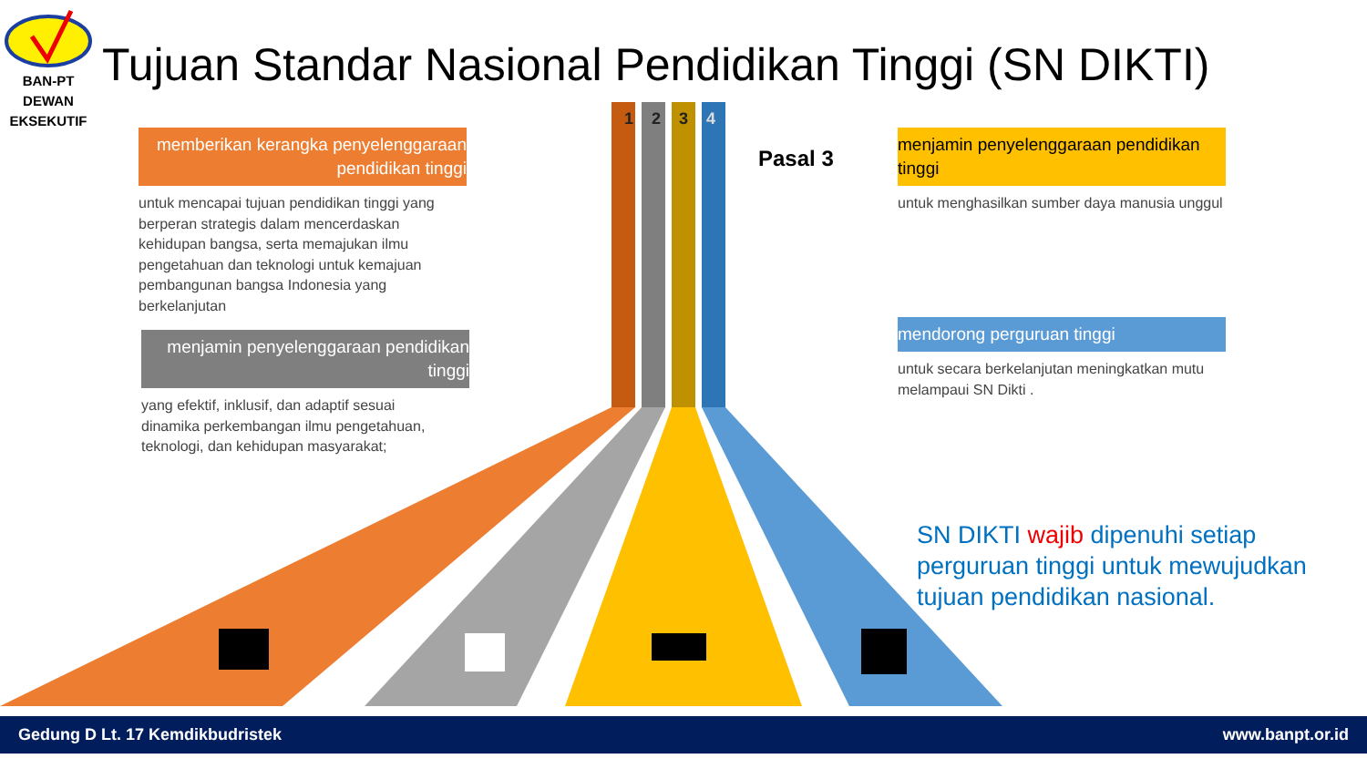Tujuan Standar Nasional Pendidikan Tinggi (SN DIKTI)
BAN-PT
DEWAN
EKSEKUTIF
1 2 3 4
Pasal 3
memberikan kerangka penyelenggaraan pendidikan tinggi
untuk mencapai tujuan pendidikan tinggi yang berperan strategis dalam mencerdaskan kehidupan bangsa, serta memajukan ilmu pengetahuan dan teknologi untuk kemajuan pembangunan bangsa Indonesia yang berkelanjutan
menjamin penyelenggaraan pendidikan tinggi
yang efektif, inklusif, dan adaptif sesuai dinamika perkembangan ilmu pengetahuan, teknologi, dan kehidupan masyarakat;
menjamin penyelenggaraan pendidikan tinggi
untuk menghasilkan sumber daya manusia unggul
mendorong perguruan tinggi
untuk secara berkelanjutan meningkatkan mutu melampaui SN Dikti .
SN DIKTI wajib dipenuhi setiap perguruan tinggi untuk mewujudkan tujuan pendidikan nasional.
Gedung D Lt. 17 Kemdikbudristek www.banpt.or.id